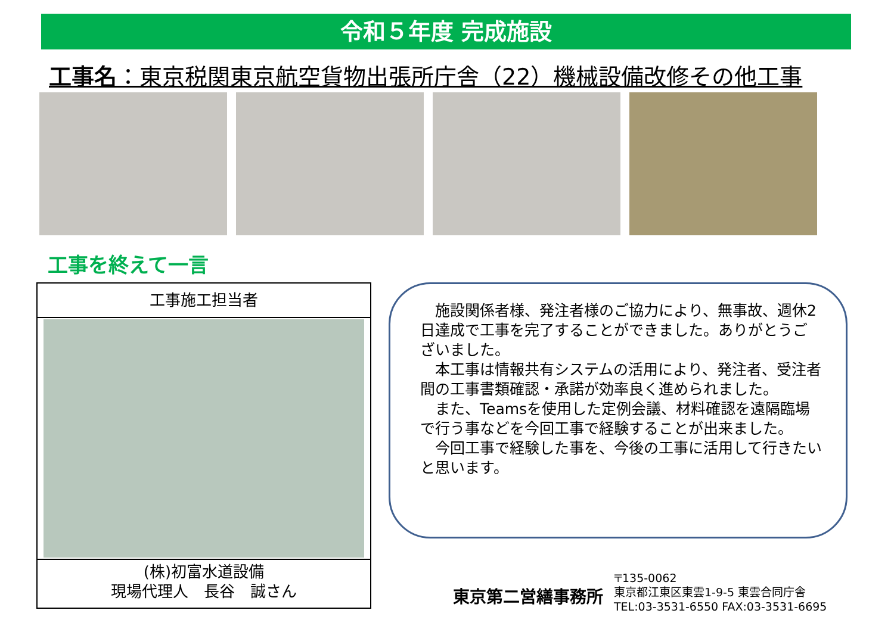令和５年度 完成施設
工事名：東京税関東京航空貨物出張所庁舎（22）機械設備改修その他工事
工事を終えて一言
工事施工担当者
(株)初富水道設備
現場代理人　長谷　誠さん
　施設関係者様、発注者様のご協力により、無事故、週休2日達成で工事を完了することができました。ありがとうございました。
　本工事は情報共有システムの活用により、発注者、受注者間の工事書類確認・承諾が効率良く進められました。
　また、Teamsを使用した定例会議、材料確認を遠隔臨場で行う事などを今回工事で経験することが出来ました。
　今回工事で経験した事を、今後の工事に活用して行きたいと思います。
東京第二営繕事務所
〒135-0062
東京都江東区東雲1-9-5 東雲合同庁舎
TEL:03-3531-6550 FAX:03-3531-6695